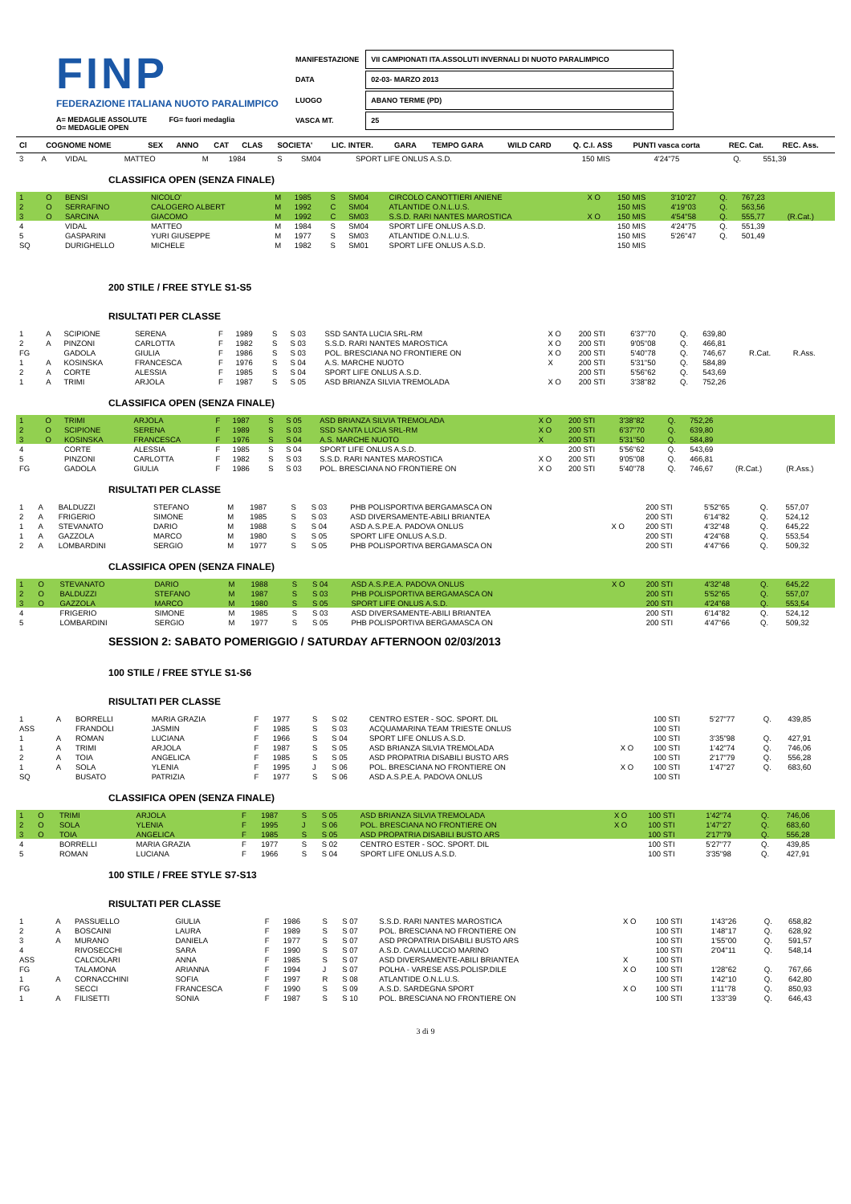FINP
FEDERAZIONE ITALIANA NUOTO PARALIMPICO
A= MEDAGLIE ASSOLUTE FG= fuori medaglia
O= MEDAGLIE OPEN
| MANIFESTAZIONE | VII CAMPIONATI ITA.ASSOLUTI INVERNALI DI NUOTO PARALIMPICO |
| DATA | 02-03- MARZO 2013 |
| LUOGO | ABANO TERME (PD) |
| VASCA MT. | 25 |
| Cl | | COGNOME NOME | | SEX | ANNO | CAT | CLAS | SOCIETA' | LIC. INTER. | GARA | TEMPO GARA | WILD CARD | Q. C.I. ASS | PUNTI vasca corta | REC. Cat. | REC. Ass. |
| --- | --- | --- | --- | --- | --- | --- | --- | --- | --- | --- | --- | --- | --- | --- | --- | --- |
| 3 | A | VIDAL | MATTEO | M | 1984 | S | SM04 | SPORT LIFE ONLUS A.S.D. | | 150 MIS | 4'24"75 | | Q. | 551,39 | |
CLASSIFICA OPEN (SENZA FINALE)
| 1 | O | BENSI | NICOLO' | M | 1985 | S | SM04 | CIRCOLO CANOTTIERI ANIENE | X O | 150 MIS | 3'10"27 | Q. | 767,23 | |
| 2 | O | SERRAFINO | CALOGERO ALBERT | M | 1992 | C | SM04 | ATLANTIDE O.N.L.U.S. | | 150 MIS | 4'19"03 | Q. | 563,56 | |
| 3 | O | SARCINA | GIACOMO | M | 1992 | C | SM03 | S.S.D. RARI NANTES MAROSTICA | X O | 150 MIS | 4'54"58 | Q. | 555,77 | (R.Cat.) |
| 4 | | VIDAL | MATTEO | M | 1984 | S | SM04 | SPORT LIFE ONLUS A.S.D. | | 150 MIS | 4'24"75 | Q. | 551,39 | |
| 5 | | GASPARINI | YURI GIUSEPPE | M | 1977 | S | SM03 | ATLANTIDE O.N.L.U.S. | | 150 MIS | 5'26"47 | Q. | 501,49 | |
| SQ | | DURIGHELLO | MICHELE | M | 1982 | S | SM01 | SPORT LIFE ONLUS A.S.D. | | 150 MIS | | | | |
200 STILE / FREE STYLE S1-S5
RISULTATI PER CLASSE
| 1 | A | SCIPIONE | SERENA | F | 1989 | S | S 03 | SSD SANTA LUCIA SRL-RM | X O | 200 STI | 6'37"70 | Q. | 639,80 | | |
| 2 | A | PINZONI | CARLOTTA | F | 1982 | S | S 03 | S.S.D. RARI NANTES MAROSTICA | X O | 200 STI | 9'05"08 | Q. | 466,81 | | |
| FG | | GADOLA | GIULIA | F | 1986 | S | S 03 | POL. BRESCIANA NO FRONTIERE ON | X O | 200 STI | 5'40"78 | Q. | 746,67 | R.Cat. | R.Ass. |
| 1 | A | KOSINSKA | FRANCESCA | F | 1976 | S | S 04 | A.S. MARCHE NUOTO | X | 200 STI | 5'31"50 | Q. | 584,89 | | |
| 2 | A | CORTE | ALESSIA | F | 1985 | S | S 04 | SPORT LIFE ONLUS A.S.D. | | 200 STI | 5'56"62 | Q. | 543,69 | | |
| 1 | A | TRIMI | ARJOLA | F | 1987 | S | S 05 | ASD BRIANZA SILVIA TREMOLADA | X O | 200 STI | 3'38"82 | Q. | 752,26 | | |
CLASSIFICA OPEN (SENZA FINALE)
| 1 | O | TRIMI | ARJOLA | F | 1987 | S | S 05 | ASD BRIANZA SILVIA TREMOLADA | X O | 200 STI | 3'38"82 | Q. | 752,26 | | |
| 2 | O | SCIPIONE | SERENA | F | 1989 | S | S 03 | SSD SANTA LUCIA SRL-RM | X O | 200 STI | 6'37"70 | Q. | 639,80 | | |
| 3 | O | KOSINSKA | FRANCESCA | F | 1976 | S | S 04 | A.S. MARCHE NUOTO | X | 200 STI | 5'31"50 | Q. | 584,89 | | |
| 4 | | CORTE | ALESSIA | F | 1985 | S | S 04 | SPORT LIFE ONLUS A.S.D. | | 200 STI | 5'56"62 | Q. | 543,69 | | |
| 5 | | PINZONI | CARLOTTA | F | 1982 | S | S 03 | S.S.D. RARI NANTES MAROSTICA | X O | 200 STI | 9'05"08 | Q. | 466,81 | | |
| FG | | GADOLA | GIULIA | F | 1986 | S | S 03 | POL. BRESCIANA NO FRONTIERE ON | X O | 200 STI | 5'40"78 | Q. | 746,67 | (R.Cat.) | (R.Ass.) |
RISULTATI PER CLASSE
| 1 | A | BALDUZZI | STEFANO | M | 1987 | S | S 03 | PHB POLISPORTIVA BERGAMASCA ON | | 200 STI | 5'52"65 | Q. | 557,07 |
| 2 | A | FRIGERIO | SIMONE | M | 1985 | S | S 03 | ASD DIVERSAMENTE-ABILI BRIANTEA | | 200 STI | 6'14"82 | Q. | 524,12 |
| 1 | A | STEVANATO | DARIO | M | 1988 | S | S 04 | ASD A.S.P.E.A. PADOVA ONLUS | X O | 200 STI | 4'32"48 | Q. | 645,22 |
| 1 | A | GAZZOLA | MARCO | M | 1980 | S | S 05 | SPORT LIFE ONLUS A.S.D. | | 200 STI | 4'24"68 | Q. | 553,54 |
| 2 | A | LOMBARDINI | SERGIO | M | 1977 | S | S 05 | PHB POLISPORTIVA BERGAMASCA ON | | 200 STI | 4'47"66 | Q. | 509,32 |
CLASSIFICA OPEN (SENZA FINALE)
| 1 | O | STEVANATO | DARIO | M | 1988 | S | S 04 | ASD A.S.P.E.A. PADOVA ONLUS | X O | 200 STI | 4'32"48 | Q. | 645,22 |
| 2 | O | BALDUZZI | STEFANO | M | 1987 | S | S 03 | PHB POLISPORTIVA BERGAMASCA ON | | 200 STI | 5'52"65 | Q. | 557,07 |
| 3 | O | GAZZOLA | MARCO | M | 1980 | S | S 05 | SPORT LIFE ONLUS A.S.D. | | 200 STI | 4'24"68 | Q. | 553,54 |
| 4 | | FRIGERIO | SIMONE | M | 1985 | S | S 03 | ASD DIVERSAMENTE-ABILI BRIANTEA | | 200 STI | 6'14"82 | Q. | 524,12 |
| 5 | | LOMBARDINI | SERGIO | M | 1977 | S | S 05 | PHB POLISPORTIVA BERGAMASCA ON | | 200 STI | 4'47"66 | Q. | 509,32 |
SESSION 2: SABATO POMERIGGIO / SATURDAY AFTERNOON 02/03/2013
100 STILE / FREE STYLE S1-S6
RISULTATI PER CLASSE
| 1 | A | BORRELLI | MARIA GRAZIA | F | 1977 | S | S 02 | CENTRO ESTER - SOC. SPORT. DIL | | 100 STI | 5'27"77 | Q. | 439,85 |
| ASS | | FRANDOLI | JASMIN | F | 1985 | S | S 03 | ACQUAMARINA TEAM TRIESTE ONLUS | | 100 STI | | | |
| 1 | A | ROMAN | LUCIANA | F | 1966 | S | S 04 | SPORT LIFE ONLUS A.S.D. | | 100 STI | 3'35"98 | Q. | 427,91 |
| 1 | A | TRIMI | ARJOLA | F | 1987 | S | S 05 | ASD BRIANZA SILVIA TREMOLADA | X O | 100 STI | 1'42"74 | Q. | 746,06 |
| 2 | A | TOIA | ANGELICA | F | 1985 | S | S 05 | ASD PROPATRIA DISABILI BUSTO ARS | | 100 STI | 2'17"79 | Q. | 556,28 |
| 1 | A | SOLA | YLENIA | F | 1995 | J | S 06 | POL. BRESCIANA NO FRONTIERE ON | X O | 100 STI | 1'47"27 | Q. | 683,60 |
| SQ | | BUSATO | PATRIZIA | F | 1977 | S | S 06 | ASD A.S.P.E.A. PADOVA ONLUS | | 100 STI | | | |
CLASSIFICA OPEN (SENZA FINALE)
| 1 | O | TRIMI | ARJOLA | F | 1987 | S | S 05 | ASD BRIANZA SILVIA TREMOLADA | X O | 100 STI | 1'42"74 | Q. | 746,06 |
| 2 | O | SOLA | YLENIA | F | 1995 | J | S 06 | POL. BRESCIANA NO FRONTIERE ON | X O | 100 STI | 1'47"27 | Q. | 683,60 |
| 3 | O | TOIA | ANGELICA | F | 1985 | S | S 05 | ASD PROPATRIA DISABILI BUSTO ARS | | 100 STI | 2'17"79 | Q. | 556,28 |
| 4 | | BORRELLI | MARIA GRAZIA | F | 1977 | S | S 02 | CENTRO ESTER - SOC. SPORT. DIL | | 100 STI | 5'27"77 | Q. | 439,85 |
| 5 | | ROMAN | LUCIANA | F | 1966 | S | S 04 | SPORT LIFE ONLUS A.S.D. | | 100 STI | 3'35"98 | Q. | 427,91 |
100 STILE / FREE STYLE S7-S13
RISULTATI PER CLASSE
| 1 | A | PASSUELLO | GIULIA | F | 1986 | S | S 07 | S.S.D. RARI NANTES MAROSTICA | X O | 100 STI | 1'43"26 | Q. | 658,82 |
| 2 | A | BOSCAINI | LAURA | F | 1989 | S | S 07 | POL. BRESCIANA NO FRONTIERE ON | | 100 STI | 1'48"17 | Q. | 628,92 |
| 3 | A | MURANO | DANIELA | F | 1977 | S | S 07 | ASD PROPATRIA DISABILI BUSTO ARS | | 100 STI | 1'55"00 | Q. | 591,57 |
| 4 | | RIVOSECCHI | SARA | F | 1990 | S | S 07 | A.S.D. CAVALLUCCIO MARINO | | 100 STI | 2'04"11 | Q. | 548,14 |
| ASS | | CALCIOLARI | ANNA | F | 1985 | S | S 07 | ASD DIVERSAMENTE-ABILI BRIANTEA | X | 100 STI | | | |
| FG | | TALAMONA | ARIANNA | F | 1994 | J | S 07 | POLHA - VARESE ASS.POLISP.DILE | X O | 100 STI | 1'28"62 | Q. | 767,66 |
| 1 | A | CORNACCHINI | SOFIA | F | 1997 | R | S 08 | ATLANTIDE O.N.L.U.S. | | 100 STI | 1'42"10 | Q. | 642,80 |
| FG | | SECCI | FRANCESCA | F | 1990 | S | S 09 | A.S.D. SARDEGNA SPORT | X O | 100 STI | 1'11"78 | Q. | 850,93 |
| 1 | A | FILISETTI | SONIA | F | 1987 | S | S 10 | POL. BRESCIANA NO FRONTIERE ON | | 100 STI | 1'33"39 | Q. | 646,43 |
3 di 9